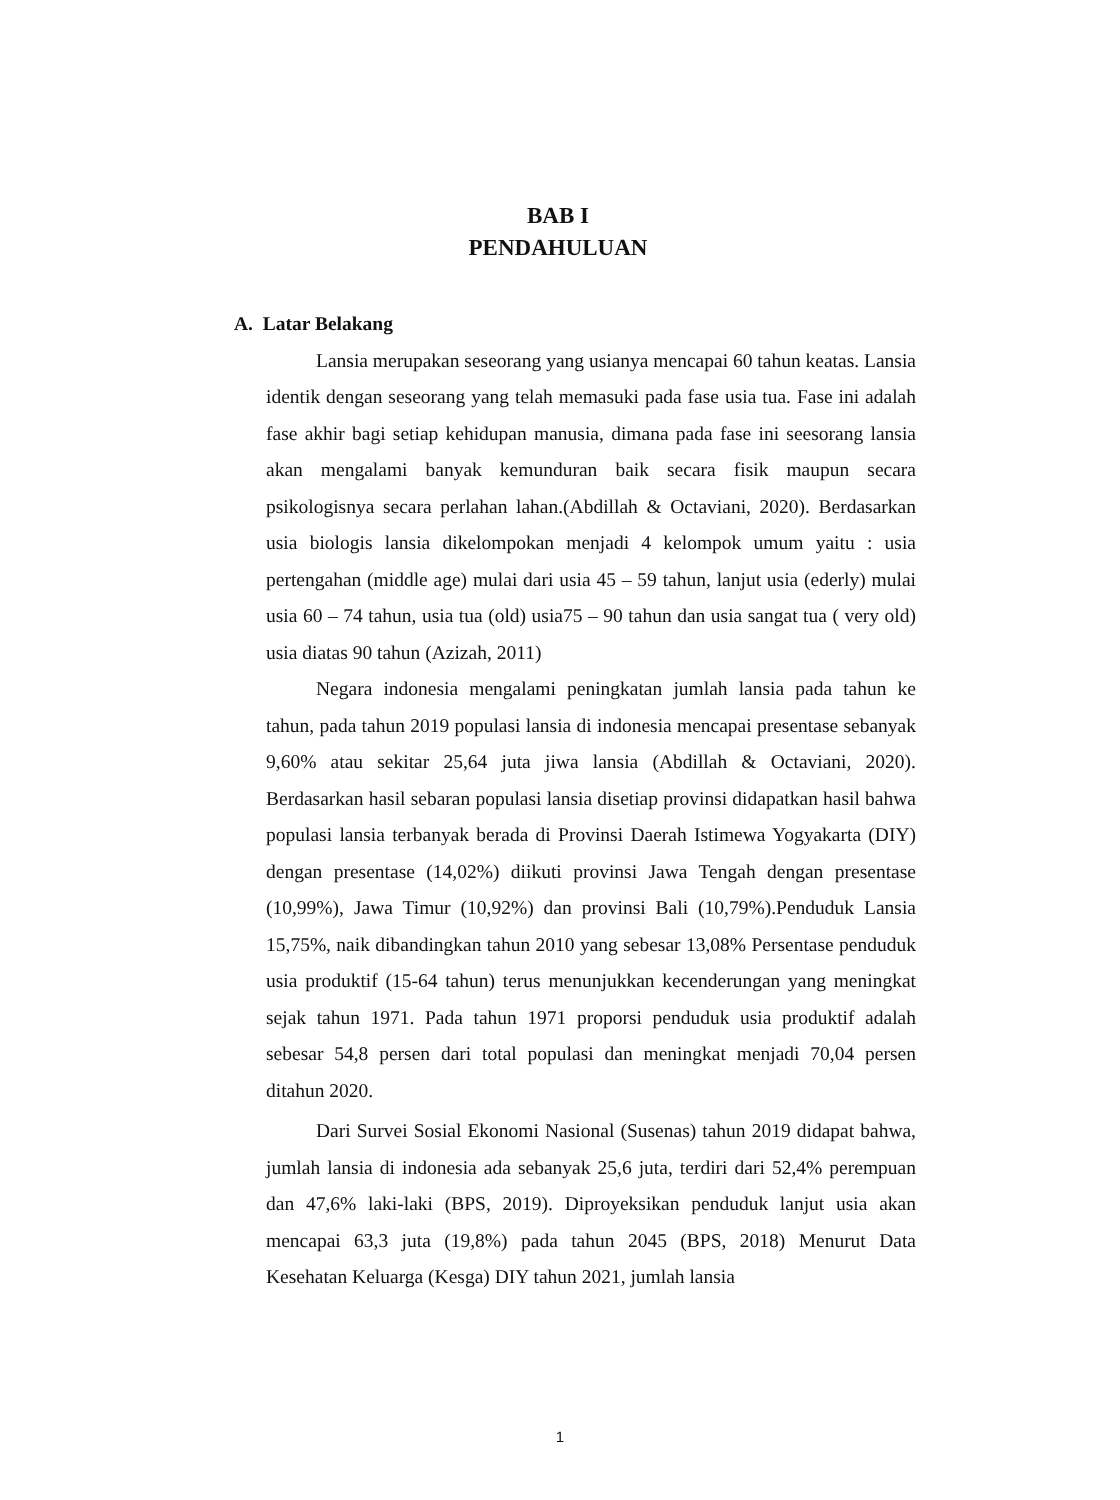BAB I
PENDAHULUAN
A. Latar Belakang
Lansia merupakan seseorang yang usianya mencapai 60 tahun keatas. Lansia identik dengan seseorang yang telah memasuki pada fase usia tua. Fase ini adalah fase akhir bagi setiap kehidupan manusia, dimana pada fase ini seesorang lansia akan mengalami banyak kemunduran baik secara fisik maupun secara psikologisnya secara perlahan lahan.(Abdillah & Octaviani, 2020). Berdasarkan usia biologis lansia dikelompokan menjadi 4 kelompok umum yaitu : usia pertengahan (middle age) mulai dari usia 45 – 59 tahun, lanjut usia (ederly) mulai usia 60 – 74 tahun, usia tua (old) usia75 – 90 tahun dan usia sangat tua ( very old) usia diatas 90 tahun (Azizah, 2011)
Negara indonesia mengalami peningkatan jumlah lansia pada tahun ke tahun, pada tahun 2019 populasi lansia di indonesia mencapai presentase sebanyak 9,60% atau sekitar 25,64 juta jiwa lansia (Abdillah & Octaviani, 2020). Berdasarkan hasil sebaran populasi lansia disetiap provinsi didapatkan hasil bahwa populasi lansia terbanyak berada di Provinsi Daerah Istimewa Yogyakarta (DIY) dengan presentase (14,02%) diikuti provinsi Jawa Tengah dengan presentase (10,99%), Jawa Timur (10,92%) dan provinsi Bali (10,79%).Penduduk Lansia 15,75%, naik dibandingkan tahun 2010 yang sebesar 13,08% Persentase penduduk usia produktif (15-64 tahun) terus menunjukkan kecenderungan yang meningkat sejak tahun 1971. Pada tahun 1971 proporsi penduduk usia produktif adalah sebesar 54,8 persen dari total populasi dan meningkat menjadi 70,04 persen ditahun 2020.
Dari Survei Sosial Ekonomi Nasional (Susenas) tahun 2019 didapat bahwa, jumlah lansia di indonesia ada sebanyak 25,6 juta, terdiri dari 52,4% perempuan dan 47,6% laki-laki (BPS, 2019). Diproyeksikan penduduk lanjut usia akan mencapai 63,3 juta (19,8%) pada tahun 2045 (BPS, 2018) Menurut Data Kesehatan Keluarga (Kesga) DIY tahun 2021, jumlah lansia
1